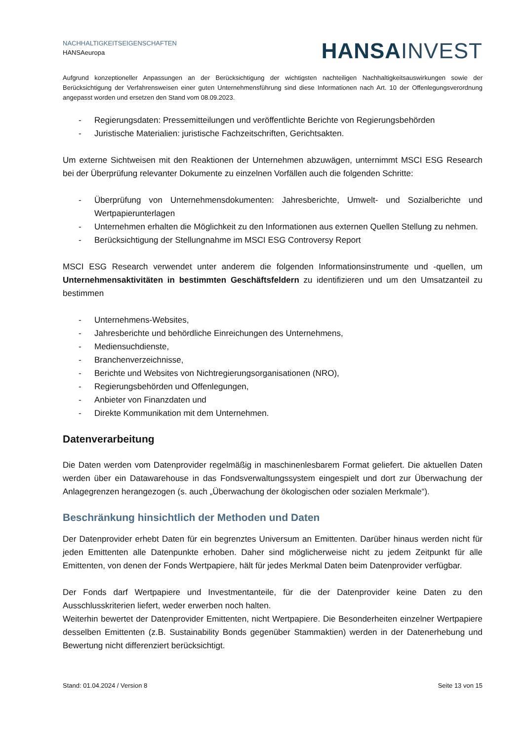NACHHALTIGKEITSEIGENSCHAFTEN
HANSAeuropa
HANSA INVEST
Aufgrund konzeptioneller Anpassungen an der Berücksichtigung der wichtigsten nachteiligen Nachhaltigkeitsauswirkungen sowie der Berücksichtigung der Verfahrensweisen einer guten Unternehmensführung sind diese Informationen nach Art. 10 der Offenlegungsverordnung angepasst worden und ersetzen den Stand vom 08.09.2023.
- Regierungsdaten: Pressemitteilungen und veröffentlichte Berichte von Regierungsbehörden
- Juristische Materialien: juristische Fachzeitschriften, Gerichtsakten.
Um externe Sichtweisen mit den Reaktionen der Unternehmen abzuwägen, unternimmt MSCI ESG Research bei der Überprüfung relevanter Dokumente zu einzelnen Vorfällen auch die folgenden Schritte:
- Überprüfung von Unternehmensdokumenten: Jahresberichte, Umwelt- und Sozialberichte und Wertpapierunterlagen
- Unternehmen erhalten die Möglichkeit zu den Informationen aus externen Quellen Stellung zu nehmen.
- Berücksichtigung der Stellungnahme im MSCI ESG Controversy Report
MSCI ESG Research verwendet unter anderem die folgenden Informationsinstrumente und -quellen, um Unternehmensaktivitäten in bestimmten Geschäftsfeldern zu identifizieren und um den Umsatzanteil zu bestimmen
- Unternehmens-Websites,
- Jahresberichte und behördliche Einreichungen des Unternehmens,
- Mediensuchdienste,
- Branchenverzeichnisse,
- Berichte und Websites von Nichtregierungsorganisationen (NRO),
- Regierungsbehörden und Offenlegungen,
- Anbieter von Finanzdaten und
- Direkte Kommunikation mit dem Unternehmen.
Datenverarbeitung
Die Daten werden vom Datenprovider regelmäßig in maschinenlesbarem Format geliefert. Die aktuellen Daten werden über ein Datawarehouse in das Fondsverwaltungssystem eingespielt und dort zur Überwachung der Anlagegrenzen herangezogen (s. auch „Überwachung der ökologischen oder sozialen Merkmale“).
Beschränkung hinsichtlich der Methoden und Daten
Der Datenprovider erhebt Daten für ein begrenztes Universum an Emittenten. Darüber hinaus werden nicht für jeden Emittenten alle Datenpunkte erhoben. Daher sind möglicherweise nicht zu jedem Zeitpunkt für alle Emittenten, von denen der Fonds Wertpapiere, hält für jedes Merkmal Daten beim Datenprovider verfügbar.
Der Fonds darf Wertpapiere und Investmentanteile, für die der Datenprovider keine Daten zu den Ausschlusskriterien liefert, weder erwerben noch halten.
Weiterhin bewertet der Datenprovider Emittenten, nicht Wertpapiere. Die Besonderheiten einzelner Wertpapiere desselben Emittenten (z.B. Sustainability Bonds gegenüber Stammaktien) werden in der Datenerhebung und Bewertung nicht differenziert berücksichtigt.
Stand: 01.04.2024 / Version 8 Seite 13 von 15